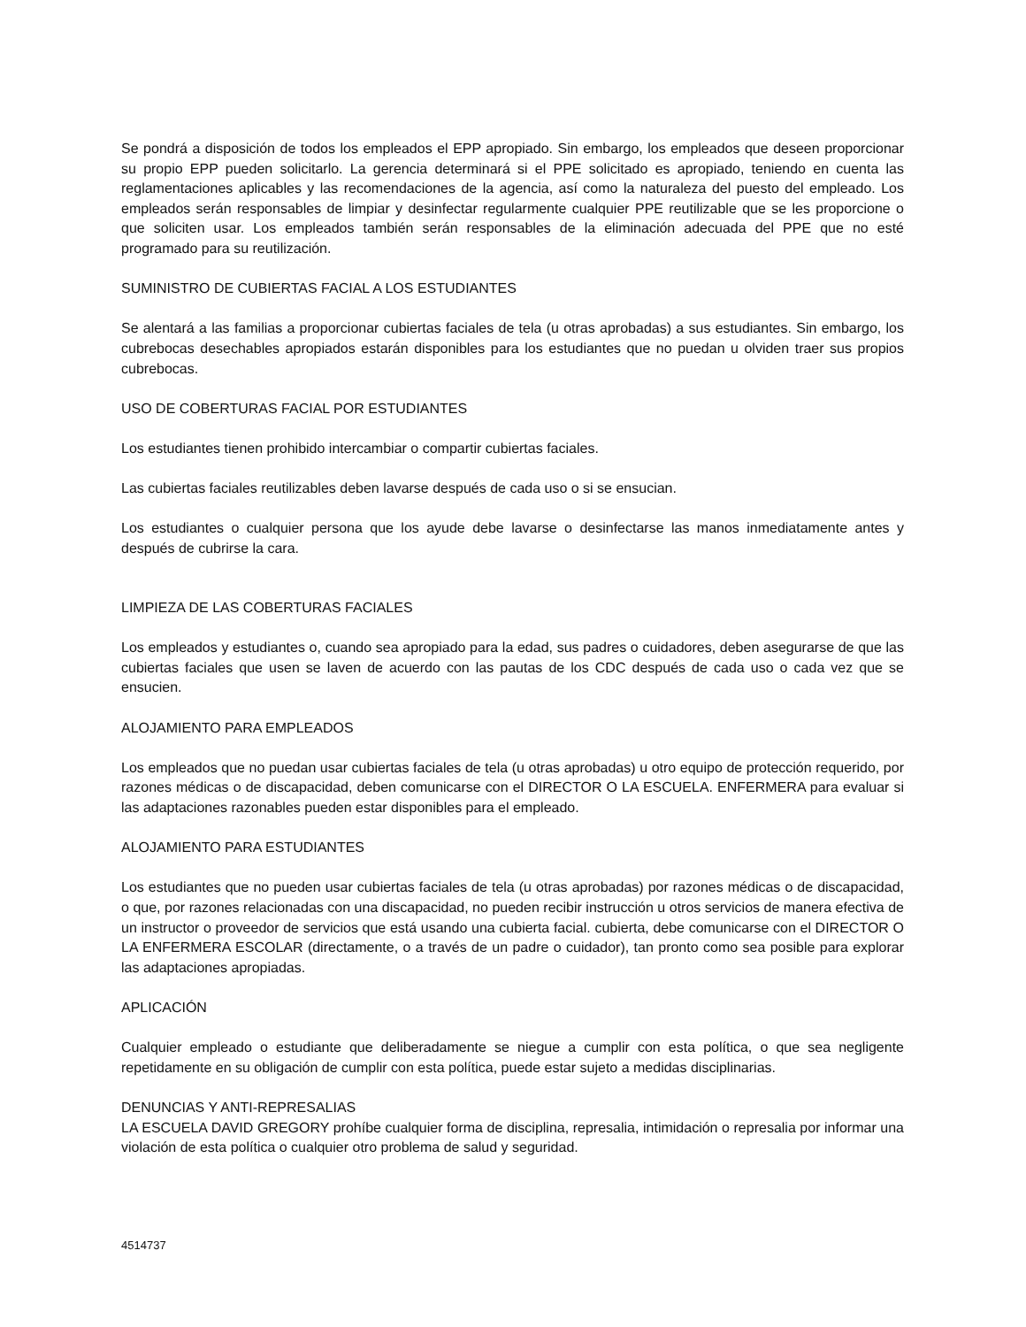Se pondrá a disposición de todos los empleados el EPP apropiado. Sin embargo, los empleados que deseen proporcionar su propio EPP pueden solicitarlo. La gerencia determinará si el PPE solicitado es apropiado, teniendo en cuenta las reglamentaciones aplicables y las recomendaciones de la agencia, así como la naturaleza del puesto del empleado. Los empleados serán responsables de limpiar y desinfectar regularmente cualquier PPE reutilizable que se les proporcione o que soliciten usar. Los empleados también serán responsables de la eliminación adecuada del PPE que no esté programado para su reutilización.
SUMINISTRO DE CUBIERTAS FACIAL A LOS ESTUDIANTES
Se alentará a las familias a proporcionar cubiertas faciales de tela (u otras aprobadas) a sus estudiantes. Sin embargo, los cubrebocas desechables apropiados estarán disponibles para los estudiantes que no puedan u olviden traer sus propios cubrebocas.
USO DE COBERTURAS FACIAL POR ESTUDIANTES
Los estudiantes tienen prohibido intercambiar o compartir cubiertas faciales.
Las cubiertas faciales reutilizables deben lavarse después de cada uso o si se ensucian.
Los estudiantes o cualquier persona que los ayude debe lavarse o desinfectarse las manos inmediatamente antes y después de cubrirse la cara.
LIMPIEZA DE LAS COBERTURAS FACIALES
Los empleados y estudiantes o, cuando sea apropiado para la edad, sus padres o cuidadores, deben asegurarse de que las cubiertas faciales que usen se laven de acuerdo con las pautas de los CDC después de cada uso o cada vez que se ensucien.
ALOJAMIENTO PARA EMPLEADOS
Los empleados que no puedan usar cubiertas faciales de tela (u otras aprobadas) u otro equipo de protección requerido, por razones médicas o de discapacidad, deben comunicarse con el DIRECTOR O LA ESCUELA. ENFERMERA para evaluar si las adaptaciones razonables pueden estar disponibles para el empleado.
ALOJAMIENTO PARA ESTUDIANTES
Los estudiantes que no pueden usar cubiertas faciales de tela (u otras aprobadas) por razones médicas o de discapacidad, o que, por razones relacionadas con una discapacidad, no pueden recibir instrucción u otros servicios de manera efectiva de un instructor o proveedor de servicios que está usando una cubierta facial. cubierta, debe comunicarse con el DIRECTOR O LA ENFERMERA ESCOLAR (directamente, o a través de un padre o cuidador), tan pronto como sea posible para explorar las adaptaciones apropiadas.
APLICACIÓN
Cualquier empleado o estudiante que deliberadamente se niegue a cumplir con esta política, o que sea negligente repetidamente en su obligación de cumplir con esta política, puede estar sujeto a medidas disciplinarias.
DENUNCIAS Y ANTI-REPRESALIAS
LA ESCUELA DAVID GREGORY prohíbe cualquier forma de disciplina, represalia, intimidación o represalia por informar una violación de esta política o cualquier otro problema de salud y seguridad.
4514737